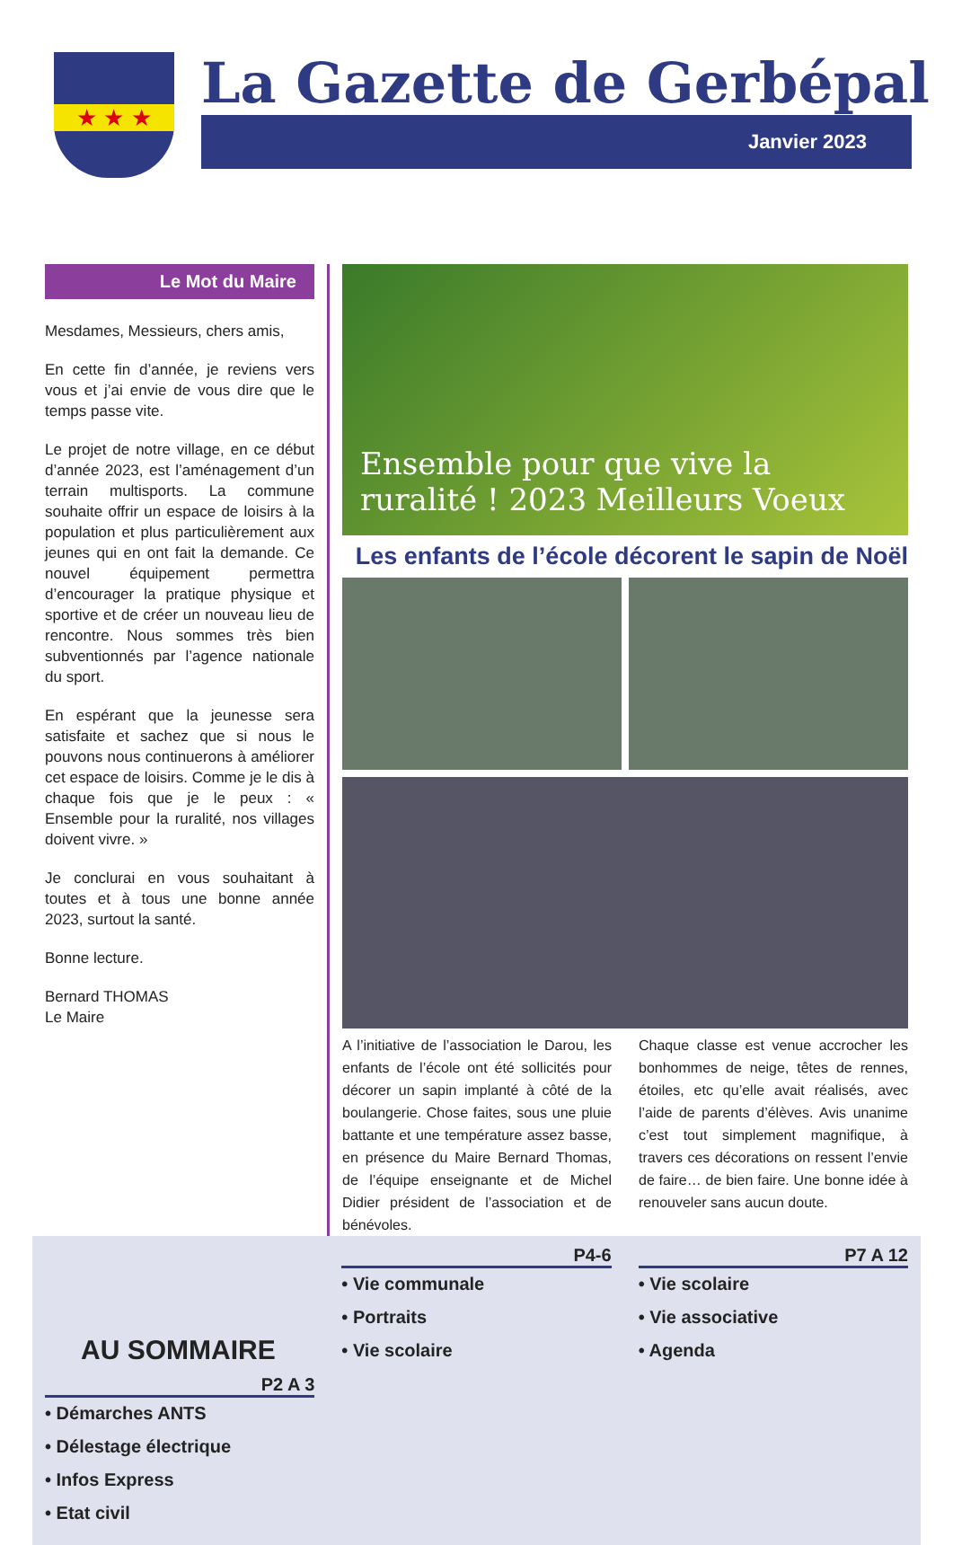★ ★ ★
La Gazette de Gerbépal
Janvier 2023
Le Mot du Maire
Mesdames, Messieurs, chers amis,
En cette fin d’année, je reviens vers vous et j’ai envie de vous dire que le temps passe vite.
Le projet de notre village, en ce début d’année 2023, est l’aménagement d’un terrain multisports. La commune souhaite offrir un espace de loisirs à la population et plus particulièrement aux jeunes qui en ont fait la demande. Ce nouvel équipement permettra d’encourager la pratique physique et sportive et de créer un nouveau lieu de rencontre. Nous sommes très bien subventionnés par l’agence nationale du sport.
En espérant que la jeunesse sera satisfaite et sachez que si nous le pouvons nous continuerons à améliorer cet espace de loisirs. Comme je le dis à chaque fois que je le peux : « Ensemble pour la ruralité, nos villages doivent vivre. »
Je conclurai en vous souhaitant à toutes et à tous une bonne année 2023, surtout la santé.
Bonne lecture.
Bernard THOMAS
Le Maire
Ensemble pour que vive la ruralité ! 2023 Meilleurs Voeux
Les enfants de l’école décorent le sapin de Noël
A l’initiative de l’association le Darou, les enfants de l’école ont été sollicités pour décorer un sapin implanté à côté de la boulangerie. Chose faites, sous une pluie battante et une température assez basse, en présence du Maire Bernard Thomas, de l’équipe enseignante et de Michel Didier président de l’association et de bénévoles.
Chaque classe est venue accrocher les bonhommes de neige, têtes de rennes, étoiles, etc qu’elle avait réalisés, avec l’aide de parents d’élèves. Avis unanime c’est tout simplement magnifique, à travers ces décorations on ressent l’envie de faire… de bien faire. Une bonne idée à renouveler sans aucun doute.
AU SOMMAIRE
P2 A 3
• Démarches ANTS
• Délestage électrique
• Infos Express
• Etat civil
P4-6
• Vie communale
• Portraits
• Vie scolaire
P7 A 12
• Vie scolaire
• Vie associative
• Agenda